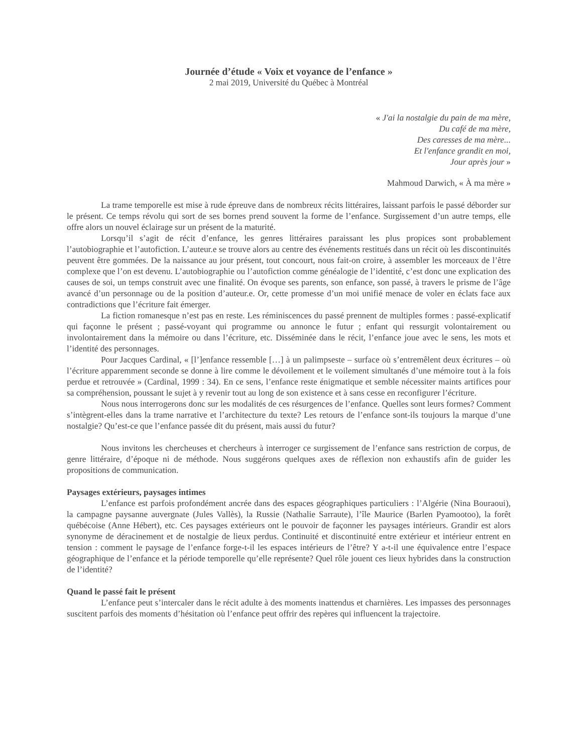Journée d’étude « Voix et voyance de l’enfance »
2 mai 2019, Université du Québec à Montréal
« J'ai la nostalgie du pain de ma mère,
Du café de ma mère,
Des caresses de ma mère...
Et l'enfance grandit en moi,
Jour après jour »
Mahmoud Darwich, « À ma mère »
La trame temporelle est mise à rude épreuve dans de nombreux récits littéraires, laissant parfois le passé déborder sur le présent. Ce temps révolu qui sort de ses bornes prend souvent la forme de l’enfance. Surgissement d’un autre temps, elle offre alors un nouvel éclairage sur un présent de la maturité.
Lorsqu’il s’agit de récit d’enfance, les genres littéraires paraissant les plus propices sont probablement l’autobiographie et l’autofiction. L’auteur.e se trouve alors au centre des événements restitués dans un récit où les discontinuités peuvent être gommées. De la naissance au jour présent, tout concourt, nous fait-on croire, à assembler les morceaux de l’être complexe que l’on est devenu. L’autobiographie ou l’autofiction comme généalogie de l’identité, c’est donc une explication des causes de soi, un temps construit avec une finalité. On évoque ses parents, son enfance, son passé, à travers le prisme de l’âge avancé d’un personnage ou de la position d’auteur.e. Or, cette promesse d’un moi unifié menace de voler en éclats face aux contradictions que l’écriture fait émerger.
La fiction romanesque n’est pas en reste. Les réminiscences du passé prennent de multiples formes : passé-explicatif qui façonne le présent ; passé-voyant qui programme ou annonce le futur ; enfant qui ressurgit volontairement ou involontairement dans la mémoire ou dans l’écriture, etc. Disséminée dans le récit, l’enfance joue avec le sens, les mots et l’identité des personnages.
Pour Jacques Cardinal, « [l’]enfance ressemble […] à un palimpseste – surface où s’entremêlent deux écritures – où l’écriture apparemment seconde se donne à lire comme le dévoilement et le voilement simultanés d’une mémoire tout à la fois perdue et retrouvée » (Cardinal, 1999 : 34). En ce sens, l’enfance reste énigmatique et semble nécessiter maints artifices pour sa compréhension, poussant le sujet à y revenir tout au long de son existence et à sans cesse en reconfigurer l’écriture.
Nous nous interrogerons donc sur les modalités de ces résurgences de l’enfance. Quelles sont leurs formes? Comment s’intègrent-elles dans la trame narrative et l’architecture du texte? Les retours de l’enfance sont-ils toujours la marque d’une nostalgie? Qu’est-ce que l’enfance passée dit du présent, mais aussi du futur?
Nous invitons les chercheuses et chercheurs à interroger ce surgissement de l’enfance sans restriction de corpus, de genre littéraire, d’époque ni de méthode. Nous suggérons quelques axes de réflexion non exhaustifs afin de guider les propositions de communication.
Paysages extérieurs, paysages intimes
L’enfance est parfois profondément ancrée dans des espaces géographiques particuliers : l’Algérie (Nina Bouraoui), la campagne paysanne auvergnate (Jules Vallès), la Russie (Nathalie Sarraute), l’île Maurice (Barlen Pyamootoo), la forêt québécoise (Anne Hébert), etc. Ces paysages extérieurs ont le pouvoir de façonner les paysages intérieurs. Grandir est alors synonyme de déracinement et de nostalgie de lieux perdus. Continuité et discontinuité entre extérieur et intérieur entrent en tension : comment le paysage de l’enfance forge-t-il les espaces intérieurs de l’être? Y a-t-il une équivalence entre l’espace géographique de l’enfance et la période temporelle qu’elle représente? Quel rôle jouent ces lieux hybrides dans la construction de l’identité?
Quand le passé fait le présent
L’enfance peut s’intercaler dans le récit adulte à des moments inattendus et charnières. Les impasses des personnages suscitent parfois des moments d’hésitation où l’enfance peut offrir des repères qui influencent la trajectoire.